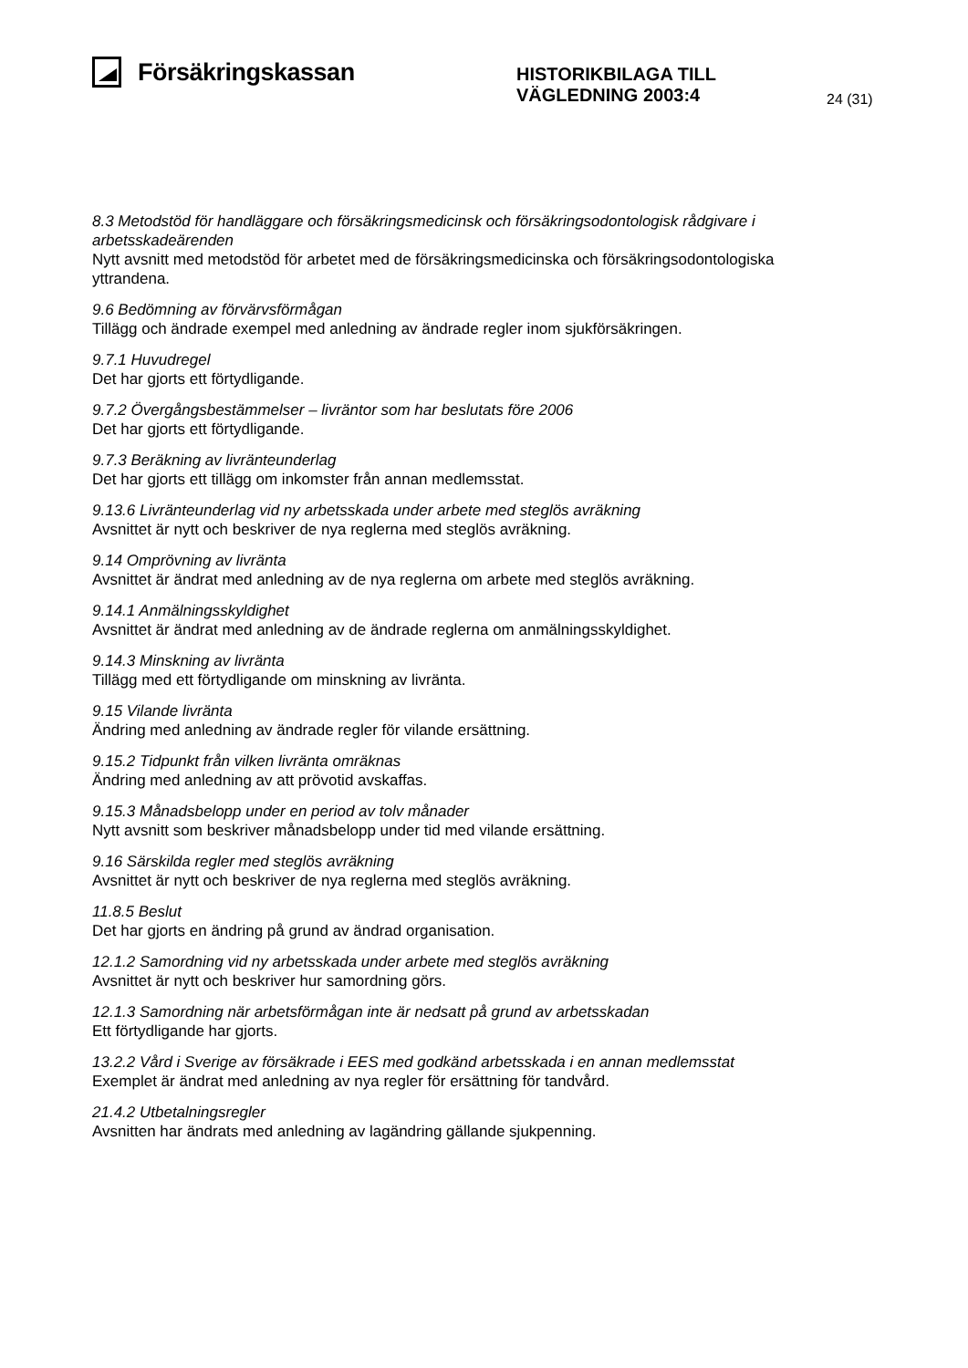Försäkringskassan
HISTORIKBILAGA TILL
VÄGLEDNING 2003:4
24 (31)
8.3 Metodstöd för handläggare och försäkringsmedicinsk och försäkringsodontologisk rådgivare i arbetsskadeärenden
Nytt avsnitt med metodstöd för arbetet med de försäkringsmedicinska och försäkringsodontologiska yttrandena.
9.6 Bedömning av förvärvsförmågan
Tillägg och ändrade exempel med anledning av ändrade regler inom sjukförsäkringen.
9.7.1 Huvudregel
Det har gjorts ett förtydligande.
9.7.2 Övergångsbestämmelser – livräntor som har beslutats före 2006
Det har gjorts ett förtydligande.
9.7.3 Beräkning av livränteunderlag
Det har gjorts ett tillägg om inkomster från annan medlemsstat.
9.13.6 Livränteunderlag vid ny arbetsskada under arbete med steglös avräkning
Avsnittet är nytt och beskriver de nya reglerna med steglös avräkning.
9.14 Omprövning av livränta
Avsnittet är ändrat med anledning av de nya reglerna om arbete med steglös avräkning.
9.14.1 Anmälningsskyldighet
Avsnittet är ändrat med anledning av de ändrade reglerna om anmälningsskyldighet.
9.14.3 Minskning av livränta
Tillägg med ett förtydligande om minskning av livränta.
9.15 Vilande livränta
Ändring med anledning av ändrade regler för vilande ersättning.
9.15.2 Tidpunkt från vilken livränta omräknas
Ändring med anledning av att prövotid avskaffas.
9.15.3 Månadsbelopp under en period av tolv månader
Nytt avsnitt som beskriver månadsbelopp under tid med vilande ersättning.
9.16 Särskilda regler med steglös avräkning
Avsnittet är nytt och beskriver de nya reglerna med steglös avräkning.
11.8.5 Beslut
Det har gjorts en ändring på grund av ändrad organisation.
12.1.2 Samordning vid ny arbetsskada under arbete med steglös avräkning
Avsnittet är nytt och beskriver hur samordning görs.
12.1.3 Samordning när arbetsförmågan inte är nedsatt på grund av arbetsskadan
Ett förtydligande har gjorts.
13.2.2 Vård i Sverige av försäkrade i EES med godkänd arbetsskada i en annan medlemsstat
Exemplet är ändrat med anledning av nya regler för ersättning för tandvård.
21.4.2 Utbetalningsregler
Avsnitten har ändrats med anledning av lagändring gällande sjukpenning.